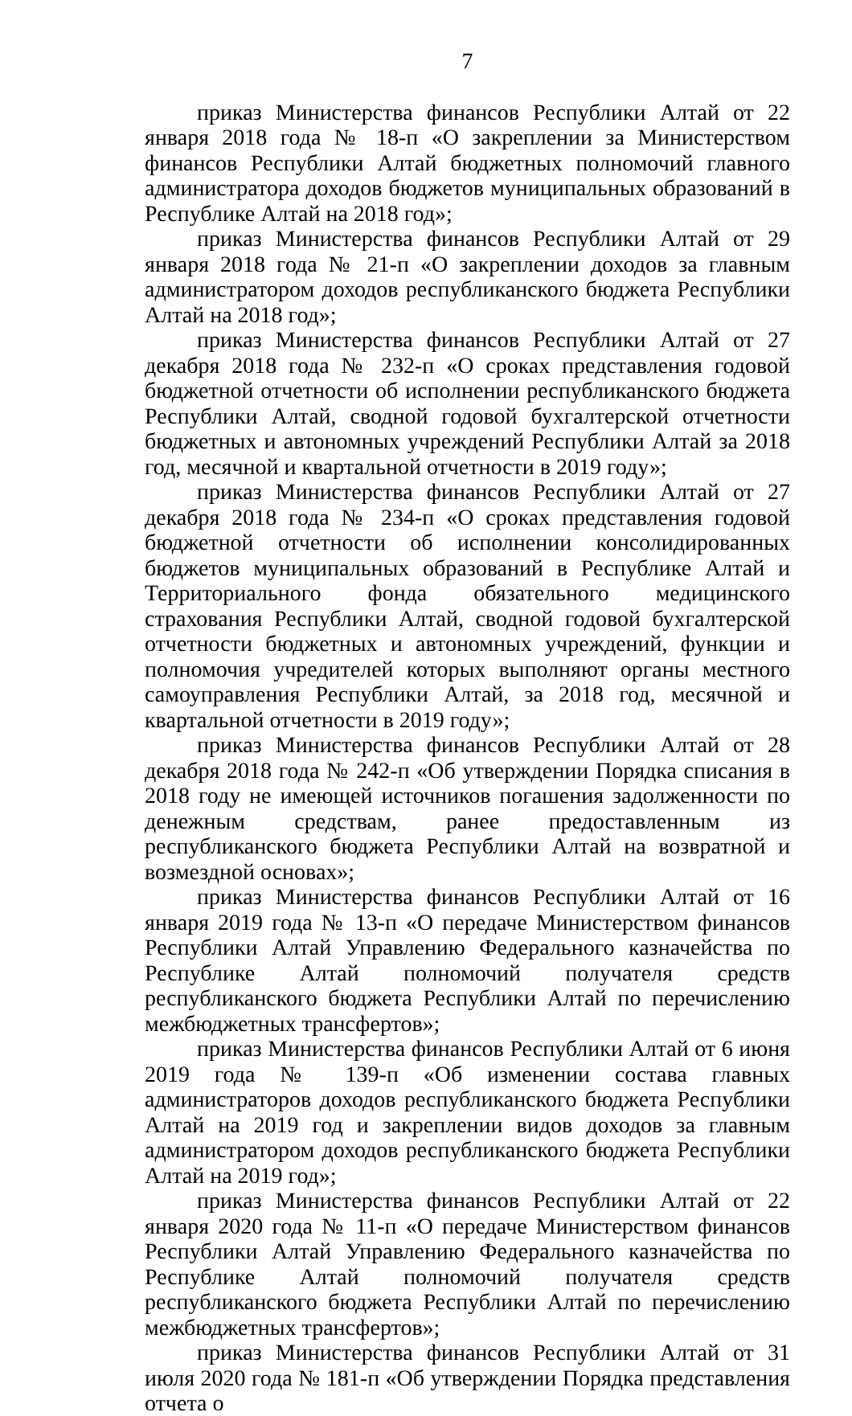7
приказ Министерства финансов Республики Алтай от 22 января 2018 года № 18-п «О закреплении за Министерством финансов Республики Алтай бюджетных полномочий главного администратора доходов бюджетов муниципальных образований в Республике Алтай на 2018 год»;
приказ Министерства финансов Республики Алтай от 29 января 2018 года № 21-п «О закреплении доходов за главным администратором доходов республиканского бюджета Республики Алтай на 2018 год»;
приказ Министерства финансов Республики Алтай от 27 декабря 2018 года № 232-п «О сроках представления годовой бюджетной отчетности об исполнении республиканского бюджета Республики Алтай, сводной годовой бухгалтерской отчетности бюджетных и автономных учреждений Республики Алтай за 2018 год, месячной и квартальной отчетности в 2019 году»;
приказ Министерства финансов Республики Алтай от 27 декабря 2018 года № 234-п «О сроках представления годовой бюджетной отчетности об исполнении консолидированных бюджетов муниципальных образований в Республике Алтай и Территориального фонда обязательного медицинского страхования Республики Алтай, сводной годовой бухгалтерской отчетности бюджетных и автономных учреждений, функции и полномочия учредителей которых выполняют органы местного самоуправления Республики Алтай, за 2018 год, месячной и квартальной отчетности в 2019 году»;
приказ Министерства финансов Республики Алтай от 28 декабря 2018 года № 242-п «Об утверждении Порядка списания в 2018 году не имеющей источников погашения задолженности по денежным средствам, ранее предоставленным из республиканского бюджета Республики Алтай на возвратной и возмездной основах»;
приказ Министерства финансов Республики Алтай от 16 января 2019 года № 13-п «О передаче Министерством финансов Республики Алтай Управлению Федерального казначейства по Республике Алтай полномочий получателя средств республиканского бюджета Республики Алтай по перечислению межбюджетных трансфертов»;
приказ Министерства финансов Республики Алтай от 6 июня 2019 года № 139-п «Об изменении состава главных администраторов доходов республиканского бюджета Республики Алтай на 2019 год и закреплении видов доходов за главным администратором доходов республиканского бюджета Республики Алтай на 2019 год»;
приказ Министерства финансов Республики Алтай от 22 января 2020 года № 11-п «О передаче Министерством финансов Республики Алтай Управлению Федерального казначейства по Республике Алтай полномочий получателя средств республиканского бюджета Республики Алтай по перечислению межбюджетных трансфертов»;
приказ Министерства финансов Республики Алтай от 31 июля 2020 года № 181-п «Об утверждении Порядка представления отчета о